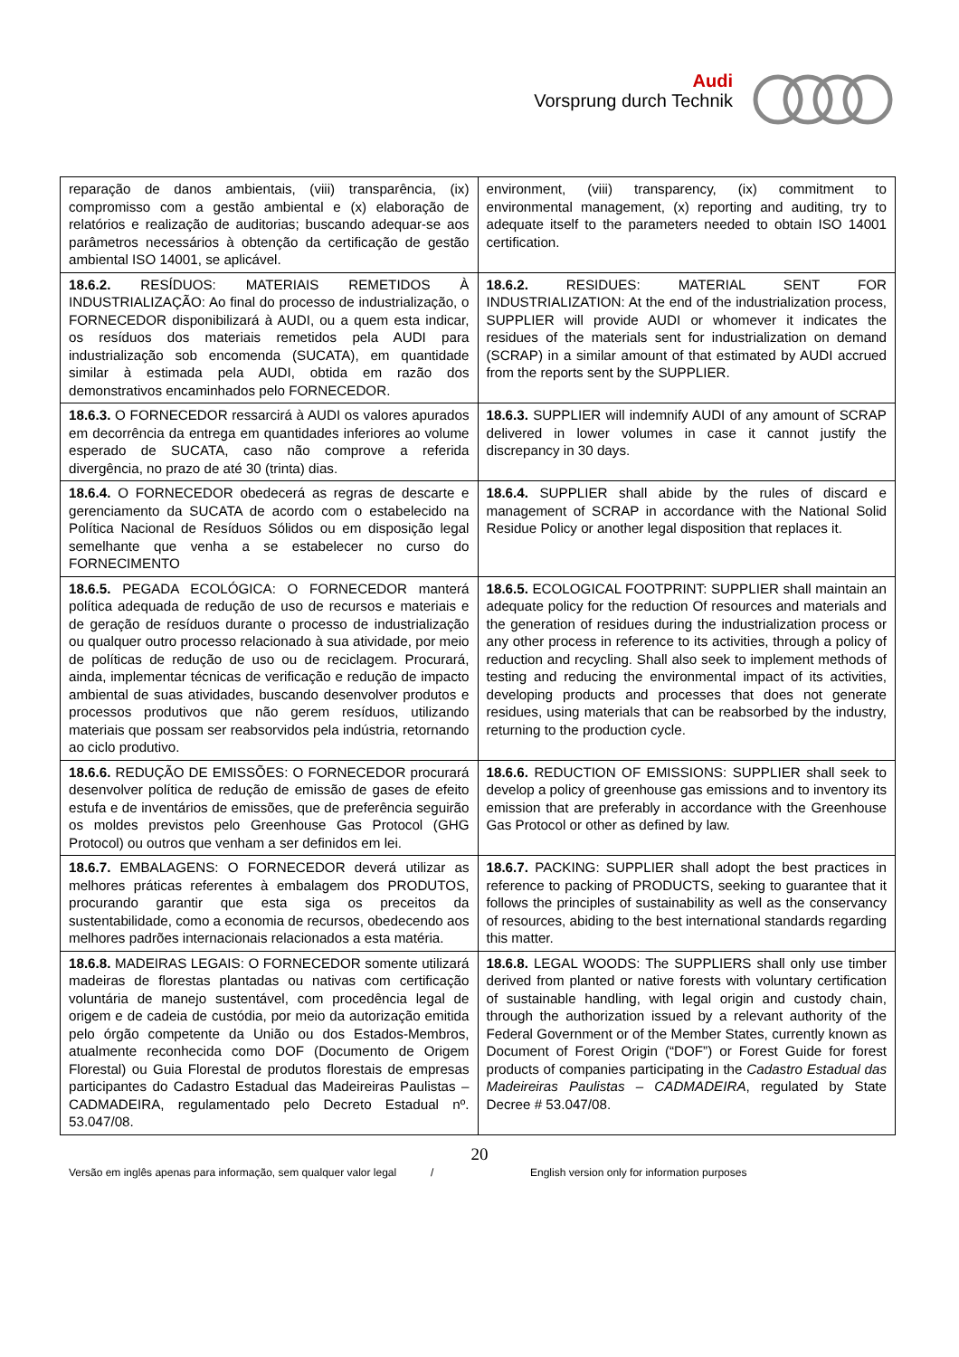Audi
Vorsprung durch Technik
| reparação de danos ambientais, (viii) transparência, (ix) compromisso com a gestão ambiental e (x) elaboração de relatórios e realização de auditorias; buscando adequar-se aos parâmetros necessários à obtenção da certificação de gestão ambiental ISO 14001, se aplicável. | environment, (viii) transparency, (ix) commitment to environmental management, (x) reporting and auditing, try to adequate itself to the parameters needed to obtain ISO 14001 certification. |
| 18.6.2. RESÍDUOS: MATERIAIS REMETIDOS À INDUSTRIALIZAÇÃO: Ao final do processo de industrialização, o FORNECEDOR disponibilizará à AUDI, ou a quem esta indicar, os resíduos dos materiais remetidos pela AUDI para industrialização sob encomenda (SUCATA), em quantidade similar à estimada pela AUDI, obtida em razão dos demonstrativos encaminhados pelo FORNECEDOR. | 18.6.2. RESIDUES: MATERIAL SENT FOR INDUSTRIALIZATION: At the end of the industrialization process, SUPPLIER will provide AUDI or whomever it indicates the residues of the materials sent for industrialization on demand (SCRAP) in a similar amount of that estimated by AUDI accrued from the reports sent by the SUPPLIER. |
| 18.6.3. O FORNECEDOR ressarcirá à AUDI os valores apurados em decorrência da entrega em quantidades inferiores ao volume esperado de SUCATA, caso não comprove a referida divergência, no prazo de até 30 (trinta) dias. | 18.6.3. SUPPLIER will indemnify AUDI of any amount of SCRAP delivered in lower volumes in case it cannot justify the discrepancy in 30 days. |
| 18.6.4. O FORNECEDOR obedecerá as regras de descarte e gerenciamento da SUCATA de acordo com o estabelecido na Política Nacional de Resíduos Sólidos ou em disposição legal semelhante que venha a se estabelecer no curso do FORNECIMENTO | 18.6.4. SUPPLIER shall abide by the rules of discard e management of SCRAP in accordance with the National Solid Residue Policy or another legal disposition that replaces it. |
| 18.6.5. PEGADA ECOLÓGICA: O FORNECEDOR manterá política adequada de redução de uso de recursos e materiais e de geração de resíduos durante o processo de industrialização ou qualquer outro processo relacionado à sua atividade, por meio de políticas de redução de uso ou de reciclagem. Procurará, ainda, implementar técnicas de verificação e redução de impacto ambiental de suas atividades, buscando desenvolver produtos e processos produtivos que não gerem resíduos, utilizando materiais que possam ser reabsorvidos pela indústria, retornando ao ciclo produtivo. | 18.6.5. ECOLOGICAL FOOTPRINT: SUPPLIER shall maintain an adequate policy for the reduction Of resources and materials and the generation of residues during the industrialization process or any other process in reference to its activities, through a policy of reduction and recycling. Shall also seek to implement methods of testing and reducing the environmental impact of its activities, developing products and processes that does not generate residues, using materials that can be reabsorbed by the industry, returning to the production cycle. |
| 18.6.6. REDUÇÃO DE EMISSÕES: O FORNECEDOR procurará desenvolver política de redução de emissão de gases de efeito estufa e de inventários de emissões, que de preferência seguirão os moldes previstos pelo Greenhouse Gas Protocol (GHG Protocol) ou outros que venham a ser definidos em lei. | 18.6.6. REDUCTION OF EMISSIONS: SUPPLIER shall seek to develop a policy of greenhouse gas emissions and to inventory its emission that are preferably in accordance with the Greenhouse Gas Protocol or other as defined by law. |
| 18.6.7. EMBALAGENS: O FORNECEDOR deverá utilizar as melhores práticas referentes à embalagem dos PRODUTOS, procurando garantir que esta siga os preceitos da sustentabilidade, como a economia de recursos, obedecendo aos melhores padrões internacionais relacionados a esta matéria. | 18.6.7. PACKING: SUPPLIER shall adopt the best practices in reference to packing of PRODUCTS, seeking to guarantee that it follows the principles of sustainability as well as the conservancy of resources, abiding to the best international standards regarding this matter. |
| 18.6.8. MADEIRAS LEGAIS: O FORNECEDOR somente utilizará madeiras de florestas plantadas ou nativas com certificação voluntária de manejo sustentável, com procedência legal de origem e de cadeia de custódia, por meio da autorização emitida pelo órgão competente da União ou dos Estados-Membros, atualmente reconhecida como DOF (Documento de Origem Florestal) ou Guia Florestal de produtos florestais de empresas participantes do Cadastro Estadual das Madeireiras Paulistas – CADMADEIRA, regulamentado pelo Decreto Estadual nº. 53.047/08. | 18.6.8. LEGAL WOODS: The SUPPLIERS shall only use timber derived from planted or native forests with voluntary certification of sustainable handling, with legal origin and custody chain, through the authorization issued by a relevant authority of the Federal Government or of the Member States, currently known as Document of Forest Origin (“DOF”) or Forest Guide for forest products of companies participating in the Cadastro Estadual das Madeireiras Paulistas – CADMADEIRA , regulated by State Decree # 53.047/08. |
20
Versão em inglês apenas para informação, sem qualquer valor legal / English version only for information purposes